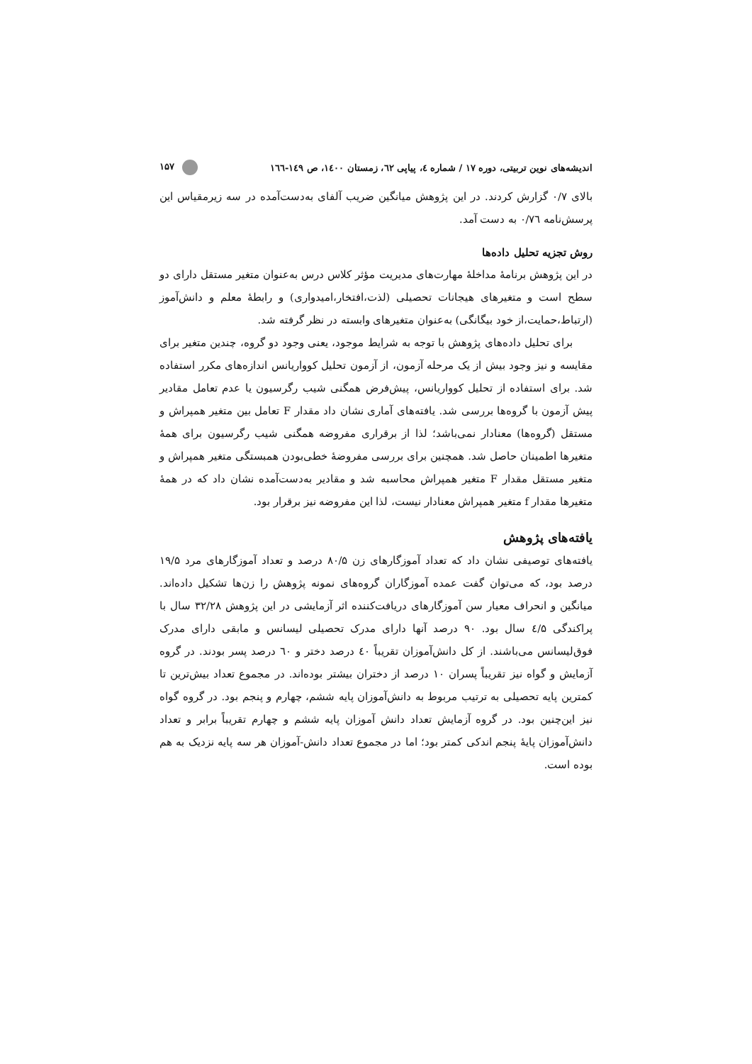اندیشه‌های نوین تربیتی، دوره ۱۷ / شماره ٤، پیاپی ٦٢، زمستان ١٤٠٠، ص ١٤٩-١٦٦ ۱۵۷
بالای ۰/۷ گزارش کردند. در این پژوهش میانگین ضریب آلفای به‌دست‌آمده در سه زیرمقیاس این پرسش‌نامه ۰/۷٦ به دست آمد.
روش تجزیه تحلیل داده‌ها
در این پژوهش برنامۀ مداخلۀ مهارت‌های مدیریت مؤثر کلاس درس به‌عنوان متغیر مستقل دارای دو سطح است و متغیرهای هیجانات تحصیلی (لذت،افتخار،امیدواری) و رابطۀ معلم و دانش‌آموز (ارتباط،حمایت،از خود بیگانگی) به‌عنوان متغیرهای وابسته در نظر گرفته شد.
برای تحلیل داده‌های پژوهش با توجه به شرایط موجود، یعنی وجود دو گروه، چندین متغیر برای مقایسه و نیز وجود بیش از یک مرحله آزمون، از آزمون تحلیل کوواریانس اندازه‌های مکرر استفاده شد. برای استفاده از تحلیل کوواریانس، پیش‌فرض همگنی شیب رگرسیون یا عدم تعامل مقادیر پیش آزمون با گروه‌ها بررسی شد. یافته‌های آماری نشان داد مقدار F تعامل بین متغیر همپراش و مستقل (گروه‌ها) معنادار نمی‌باشد؛ لذا از برقراری مفروضه همگنی شیب رگرسیون برای همۀ متغیرها اطمینان حاصل شد. همچنین برای بررسی مفروضۀ خطی‌بودن همبستگی متغیر همپراش و متغیر مستقل مقدار F متغیر همپراش محاسبه شد و مقادیر به‌دست‌آمده نشان داد که در همۀ متغیرها مقدار f متغیر همپراش معنادار نیست، لذا این مفروضه نیز برقرار بود.
یافته‌های پژوهش
یافته‌های توصیفی نشان داد که تعداد آموزگارهای زن ۸۰/۵ درصد و تعداد آموزگارهای مرد ۱۹/۵ درصد بود، که می‌توان گفت عمده آموزگاران گروه‌های نمونه پژوهش را زن‌ها تشکیل داده‌اند. میانگین و انحراف معیار سن آموزگارهای دریافت‌کننده اثر آزمایشی در این پژوهش ۳۲/۲۸ سال با پراکندگی ٤/۵ سال بود. ۹۰ درصد آنها دارای مدرک تحصیلی لیسانس و مابقی دارای مدرک فوق‌لیسانس می‌باشند. از کل دانش‌آموزان تقریباً ٤٠ درصد دختر و ٦٠ درصد پسر بودند. در گروه آزمایش و گواه نیز تقریباً پسران ۱۰ درصد از دختران بیشتر بوده‌اند. در مجموع تعداد بیش‌ترین تا کمترین پایه تحصیلی به ترتیب مربوط به دانش‌آموزان پایه ششم، چهارم و پنجم بود. در گروه گواه نیز این‌چنین بود. در گروه آزمایش تعداد دانش آموزان پایه ششم و چهارم تقریباً برابر و تعداد دانش‌آموزان پایۀ پنجم اندکی کمتر بود؛ اما در مجموع تعداد دانش-آموزان هر سه پایه نزدیک به هم بوده است.